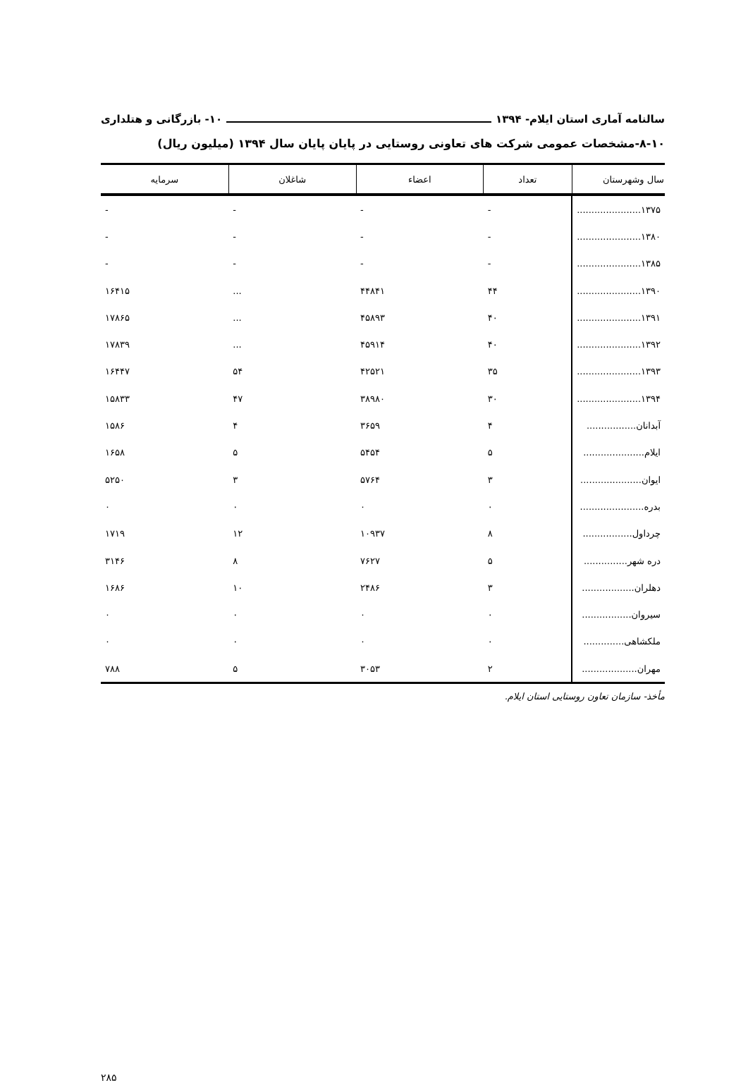سالنامه آماری استان ایلام- ۱۳۹۴ ۱۰- بازرگانی و هتلداری
۸-۱۰-مشخصات عمومی شرکت های تعاونی روستایی در پایان پایان سال ۱۳۹۴ (میلیون ریال)
| سال وشهرستان | تعداد | اعضاء | شاغلان | سرمایه |
| --- | --- | --- | --- | --- |
| ۱۳۷۵...................... | - | - | - | - |
| ۱۳۸۰...................... | - | - | - | - |
| ۱۳۸۵...................... | - | - | - | - |
| ۱۳۹۰...................... | ۴۴ | ۴۴۸۴۱ | ... | ۱۶۴۱۵ |
| ۱۳۹۱...................... | ۴۰ | ۴۵۸۹۳ | ... | ۱۷۸۶۵ |
| ۱۳۹۲...................... | ۴۰ | ۴۵۹۱۴ | ... | ۱۷۸۳۹ |
| ۱۳۹۳...................... | ۳۵ | ۴۲۵۲۱ | ۵۴ | ۱۶۴۴۷ |
| ۱۳۹۴...................... | ۳۰ | ۳۸۹۸۰ | ۴۷ | ۱۵۸۳۳ |
| آبدانان................. | ۴ | ۳۶۵۹ | ۴ | ۱۵۸۶ |
| ایلام..................... | ۵ | ۵۴۵۴ | ۵ | ۱۶۵۸ |
| ایوان..................... | ۳ | ۵۷۶۴ | ۳ | ۵۲۵۰ |
| بدره...................... | ۰ | ۰ | ۰ | ۰ |
| چرداول................. | ۸ | ۱۰۹۳۷ | ۱۲ | ۱۷۱۹ |
| دره شهر............... | ۵ | ۷۶۲۷ | ۸ | ۳۱۴۶ |
| دهلران.................. | ۳ | ۲۴۸۶ | ۱۰ | ۱۶۸۶ |
| سیروان................. | ۰ | ۰ | ۰ | ۰ |
| ملکشاهی.............. | ۰ | ۰ | ۰ | ۰ |
| مهران................... | ۲ | ۳۰۵۳ | ۵ | ۷۸۸ |
مأخذ- سازمان تعاون روستایی استان ایلام.
۲۸۵